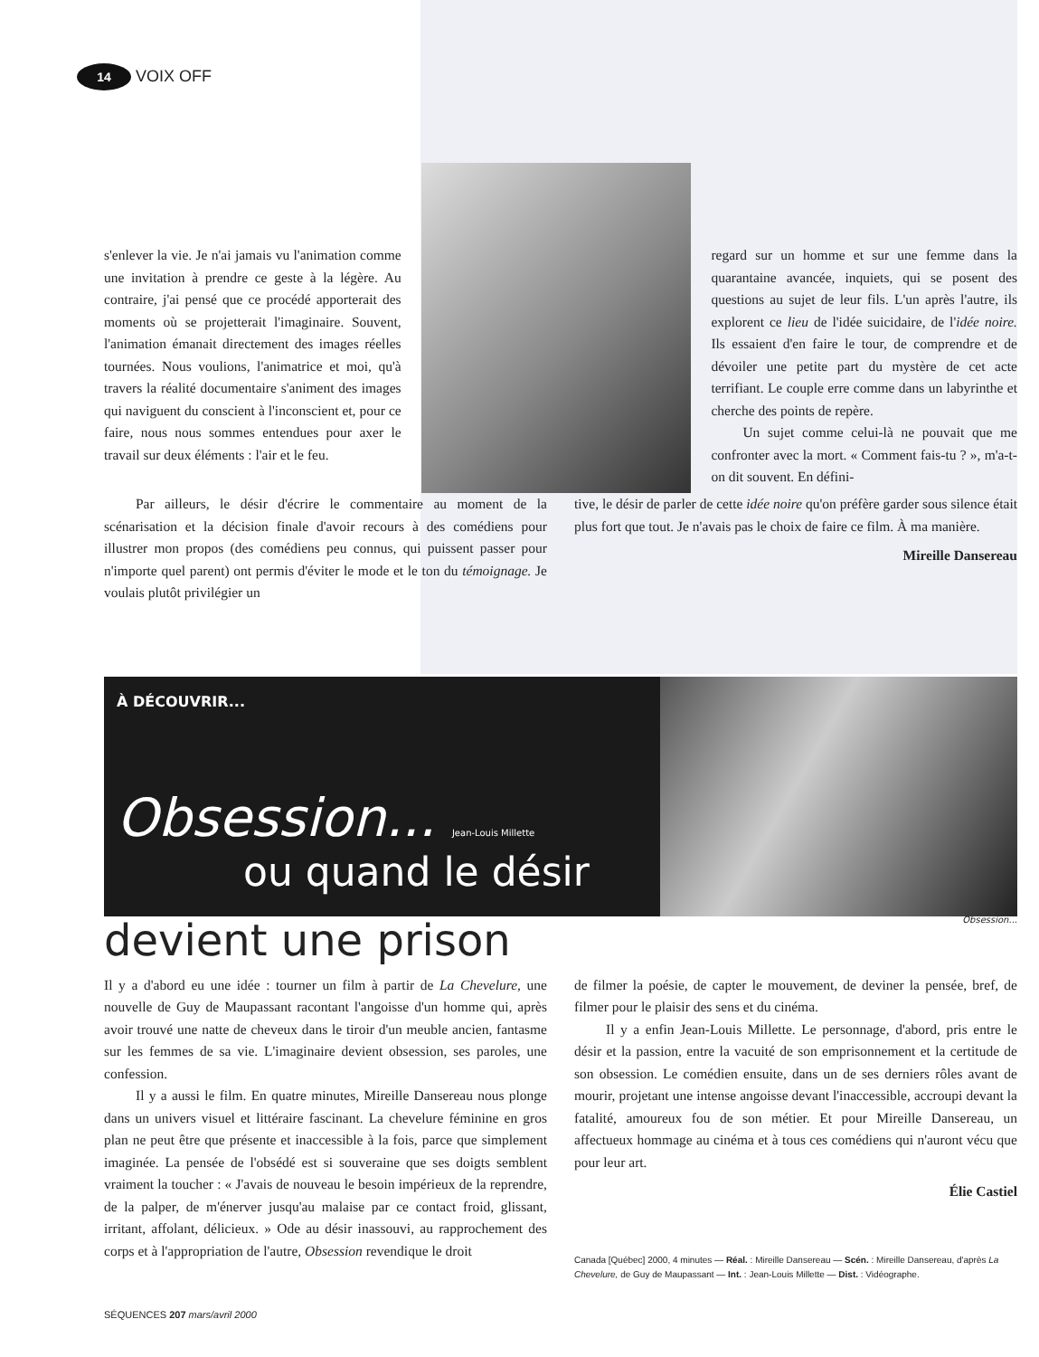14 VOIX OFF
s'enlever la vie. Je n'ai jamais vu l'animation comme une invitation à prendre ce geste à la légère. Au contraire, j'ai pensé que ce procédé apporterait des moments où se projetterait l'imaginaire. Souvent, l'animation émanait directement des images réelles tournées. Nous voulions, l'animatrice et moi, qu'à travers la réalité documentaire s'animent des images qui naviguent du conscient à l'inconscient et, pour ce faire, nous nous sommes entendues pour axer le travail sur deux éléments : l'air et le feu.
regard sur un homme et sur une femme dans la quarantaine avancée, inquiets, qui se posent des questions au sujet de leur fils. L'un après l'autre, ils explorent ce lieu de l'idée suicidaire, de l'idée noire. Ils essaient d'en faire le tour, de comprendre et de dévoiler une petite part du mystère de cet acte terrifiant. Le couple erre comme dans un labyrinthe et cherche des points de repère.
Un sujet comme celui-là ne pouvait que me confronter avec la mort. « Comment fais-tu ? », m'a-t-on dit souvent. En défini-
Par ailleurs, le désir d'écrire le commentaire au moment de la scénarisation et la décision finale d'avoir recours à des comédiens pour illustrer mon propos (des comédiens peu connus, qui puissent passer pour n'importe quel parent) ont permis d'éviter le mode et le ton du témoignage. Je voulais plutôt privilégier un
tive, le désir de parler de cette idée noire qu'on préfère garder sous silence était plus fort que tout. Je n'avais pas le choix de faire ce film. À ma manière.
Mireille Dansereau
À DÉCOUVRIR...
Obsession... Jean-Louis Millette
ou quand le désir
devient une prison Obsession...
Il y a d'abord eu une idée : tourner un film à partir de La Chevelure, une nouvelle de Guy de Maupassant racontant l'angoisse d'un homme qui, après avoir trouvé une natte de cheveux dans le tiroir d'un meuble ancien, fantasme sur les femmes de sa vie. L'imaginaire devient obsession, ses paroles, une confession.
Il y a aussi le film. En quatre minutes, Mireille Dansereau nous plonge dans un univers visuel et littéraire fascinant. La chevelure féminine en gros plan ne peut être que présente et inaccessible à la fois, parce que simplement imaginée. La pensée de l'obsédé est si souveraine que ses doigts semblent vraiment la toucher : « J'avais de nouveau le besoin impérieux de la reprendre, de la palper, de m'énerver jusqu'au malaise par ce contact froid, glissant, irritant, affolant, délicieux. » Ode au désir inassouvi, au rapprochement des corps et à l'appropriation de l'autre, Obsession revendique le droit
de filmer la poésie, de capter le mouvement, de deviner la pensée, bref, de filmer pour le plaisir des sens et du cinéma.
Il y a enfin Jean-Louis Millette. Le personnage, d'abord, pris entre le désir et la passion, entre la vacuité de son emprisonnement et la certitude de son obsession. Le comédien ensuite, dans un de ses derniers rôles avant de mourir, projetant une intense angoisse devant l'inaccessible, accroupi devant la fatalité, amoureux fou de son métier. Et pour Mireille Dansereau, un affectueux hommage au cinéma et à tous ces comédiens qui n'auront vécu que pour leur art.
Élie Castiel
Canada [Québec] 2000, 4 minutes — Réal. : Mireille Dansereau — Scén. : Mireille Dansereau, d'après La Chevelure, de Guy de Maupassant — Int. : Jean-Louis Millette — Dist. : Vidéographe.
SÉQUENCES 207 mars/avril 2000